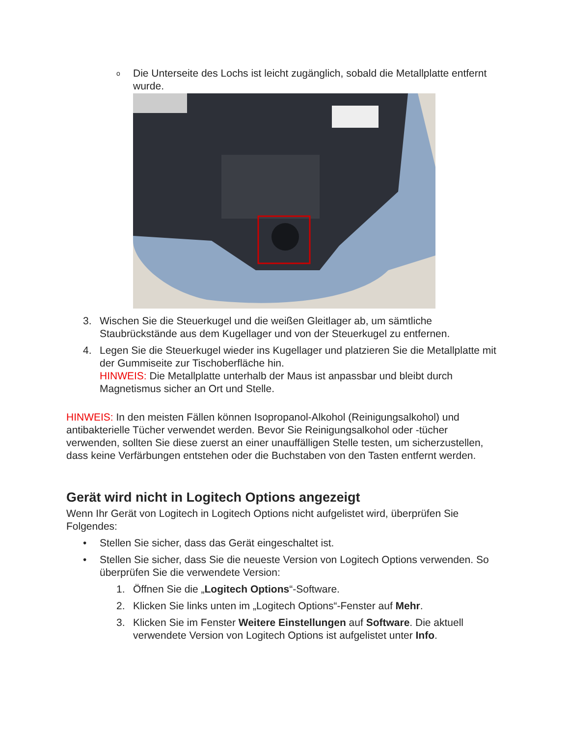o
Die Unterseite des Lochs ist leicht zugänglich, sobald die Metallplatte entfernt wurde.
3. Wischen Sie die Steuerkugel und die weißen Gleitlager ab, um sämtliche Staubrückstände aus dem Kugellager und von der Steuerkugel zu entfernen.
4. Legen Sie die Steuerkugel wieder ins Kugellager und platzieren Sie die Metallplatte mit der Gummiseite zur Tischoberfläche hin.
HINWEIS: Die Metallplatte unterhalb der Maus ist anpassbar und bleibt durch Magnetismus sicher an Ort und Stelle.
HINWEIS: In den meisten Fällen können Isopropanol-Alkohol (Reinigungsalkohol) und antibakterielle Tücher verwendet werden. Bevor Sie Reinigungsalkohol oder -tücher verwenden, sollten Sie diese zuerst an einer unauffälligen Stelle testen, um sicherzustellen, dass keine Verfärbungen entstehen oder die Buchstaben von den Tasten entfernt werden.
Gerät wird nicht in Logitech Options angezeigt
Wenn Ihr Gerät von Logitech in Logitech Options nicht aufgelistet wird, überprüfen Sie Folgendes:
• Stellen Sie sicher, dass das Gerät eingeschaltet ist.
• Stellen Sie sicher, dass Sie die neueste Version von Logitech Options verwenden. So überprüfen Sie die verwendete Version:
1. Öffnen Sie die „Logitech Options“-Software.
2. Klicken Sie links unten im „Logitech Options“-Fenster auf Mehr.
3. Klicken Sie im Fenster Weitere Einstellungen auf Software. Die aktuell verwendete Version von Logitech Options ist aufgelistet unter Info.